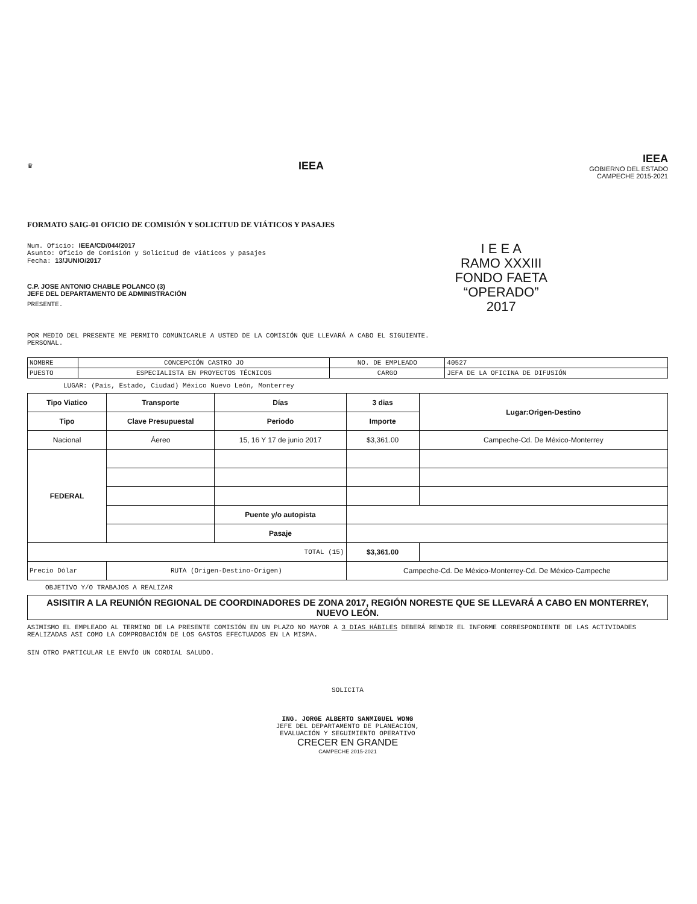♛
IEEA
IEEA
GOBIERNO DEL ESTADO
CAMPECHE 2015-2021
FORMATO SAIG-01 OFICIO DE COMISIÓN Y SOLICITUD DE VIÁTICOS Y PASAJES
I E E A
RAMO XXXIII
FONDO FAETA
“OPERADO”
2017
Num. Oficio: IEEA/CD/044/2017
Asunto: Oficio de Comisión y Solicitud de viáticos y pasajes
Fecha: 13/JUNIO/2017
C.P. JOSE ANTONIO CHABLE POLANCO (3)
JEFE DEL DEPARTAMENTO DE ADMINISTRACIÓN
PRESENTE.
POR MEDIO DEL PRESENTE ME PERMITO COMUNICARLE A USTED DE LA COMISIÓN QUE LLEVARÁ A CABO EL SIGUIENTE.
PERSONAL.
| NOMBRE | CONCEPCIÓN CASTRO JO | NO. DE EMPLEADO | 40527 |
| PUESTO | ESPECIALISTA EN PROYECTOS TÉCNICOS | CARGO | JEFA DE LA OFICINA DE DIFUSIÓN |
LUGAR: (País, Estado, Ciudad) México Nuevo León, Monterrey
| Tipo Viatico | | Transporte | Días | 3 dias | Lugar:Origen-Destino |
| --- | --- | --- | --- | --- | --- |
| Tipo | Clave Presupuestal | | Periodo | Importe | |
| Nacional | | Áereo | 15, 16 Y 17 de junio 2017 | $3,361.00 | Campeche-Cd. De México-Monterrey |
| FEDERAL | | | | | |
| | | | Puente y/o autopista | | |
| | | | Pasaje | | |
| TOTAL (15) | | | | $3,361.00 | |
| Precio Dólar | | RUTA (Origen-Destino-Origen) | | Campeche-Cd. De México-Monterrey-Cd. De México-Campeche | |
OBJETIVO Y/O TRABAJOS A REALIZAR
ASISITIR A LA REUNIÓN REGIONAL DE COORDINADORES DE ZONA 2017, REGIÓN NORESTE QUE SE LLEVARÁ A CABO EN MONTERREY, NUEVO LEÓN.
ASIMISMO EL EMPLEADO AL TERMINO DE LA PRESENTE COMISIÓN EN UN PLAZO NO MAYOR A 3 DIAS HÁBILES DEBERÁ RENDIR EL INFORME CORRESPONDIENTE DE LAS ACTIVIDADES REALIZADAS ASI COMO LA COMPROBACIÓN DE LOS GASTOS EFECTUADOS EN LA MISMA.
SIN OTRO PARTICULAR LE ENVÍO UN CORDIAL SALUDO.
SOLICITA
ING. JORGE ALBERTO SANMIGUEL WONG
JEFE DEL DEPARTAMENTO DE PLANEACIÓN,
EVALUACIÓN Y SEGUIMIENTO OPERATIVO
CRECER EN GRANDE
CAMPECHE 2015-2021